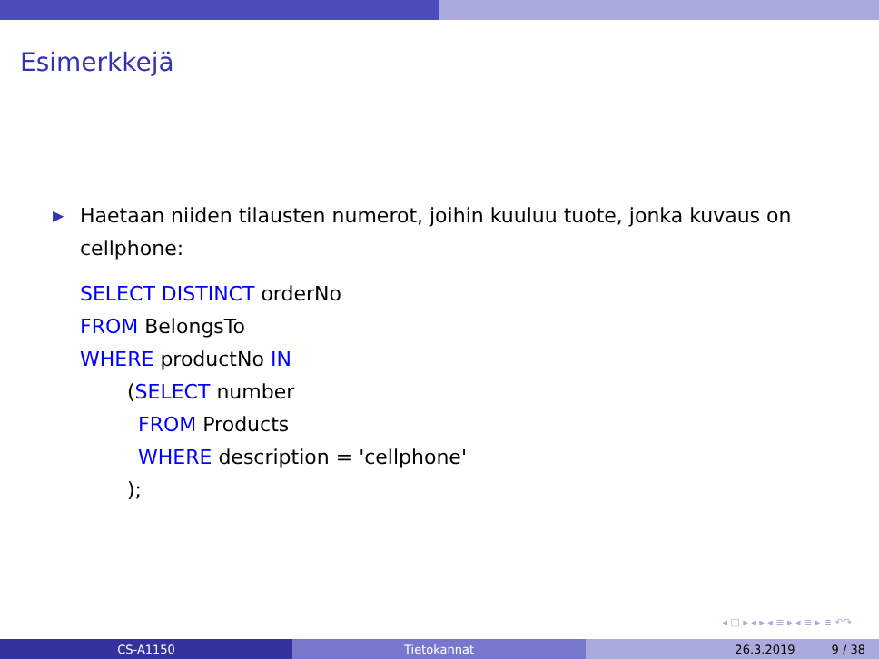Esimerkkejä
▶ Haetaan niiden tilausten numerot, joihin kuuluu tuote, jonka kuvaus on cellphone:
SELECT DISTINCT orderNo
FROM BelongsTo
WHERE productNo IN
(SELECT number
FROM Products
WHERE description = 'cellphone'
);
◂ □ ▸ ◂ ▸ ◂ ≡ ▸ ◂ ≡ ▸ ≡ ↶↷
CS-A1150 Tietokannat 26.3.2019 9 / 38